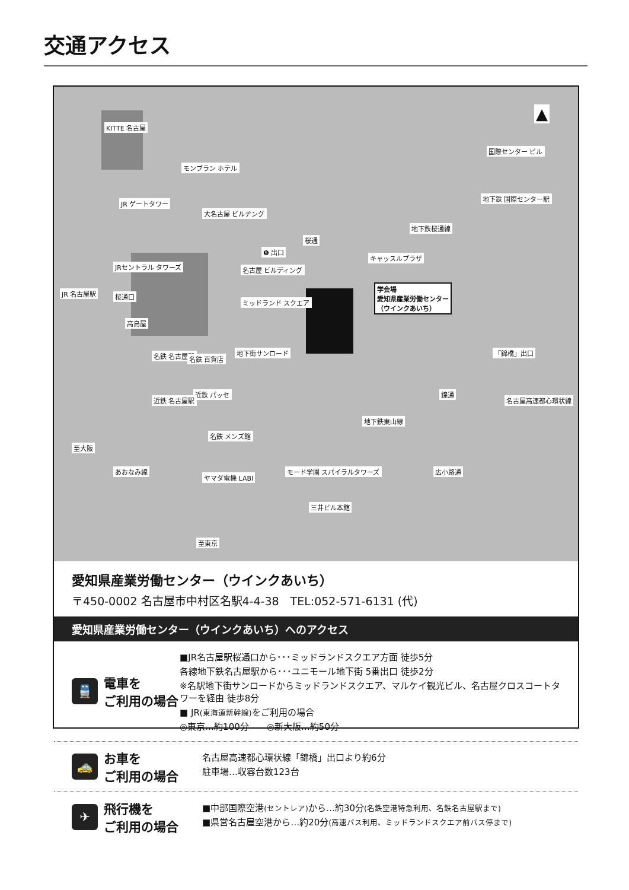交通アクセス
KITTE 名古屋
モンブラン ホテル
JR ゲートタワー
大名古屋 ビルヂング
桜通
地下鉄桜通線
地下鉄 国際センター駅
国際センター ビル
❺ 出口
キャッスルプラザ
名古屋 ビルディング JRセントラル タワーズ
JR 名古屋駅 桜通口
ミッドランド スクエア
高島屋
学会場
愛知県産業労働センター
（ウインクあいち）
名鉄 名古屋駅 名鉄 百貨店
地下街サンロード 「錦橋」出口
近鉄 パッセ
近鉄 名古屋駅
錦通
地下鉄東山線
名古屋高速都心環状線
名鉄 メンズ館
至大阪
あおなみ線
ヤマダ電機 LABI
モード学園 スパイラルタワーズ 広小路通
三井ビル本館
至東京
▲
愛知県産業労働センター（ウインクあいち）
〒450-0002 名古屋市中村区名駅4-4-38　TEL:052-571-6131 (代)
愛知県産業労働センター（ウインクあいち）へのアクセス
🚆
電車を
ご利用の場合
■JR名古屋駅桜通口から･･･ミッドランドスクエア方面 徒歩5分
各線地下鉄名古屋駅から･･･ユニモール地下街 5番出口 徒歩2分
※名駅地下街サンロードからミッドランドスクエア、マルケイ観光ビル、名古屋クロスコートタワーを経由 徒歩8分
■ JR(東海道新幹線) をご利用の場合
◎東京…約100分　　◎新大阪…約50分
🚕
お車を
ご利用の場合
名古屋高速都心環状線「錦橋」出口より約6分
駐車場…収容台数123台
✈
飛行機を
ご利用の場合
■中部国際空港(セントレア) から…約30分(名鉄空港特急利用、名鉄名古屋駅まで)
■県営名古屋空港から…約20分(高速バス利用、ミッドランドスクエア前バス停まで)